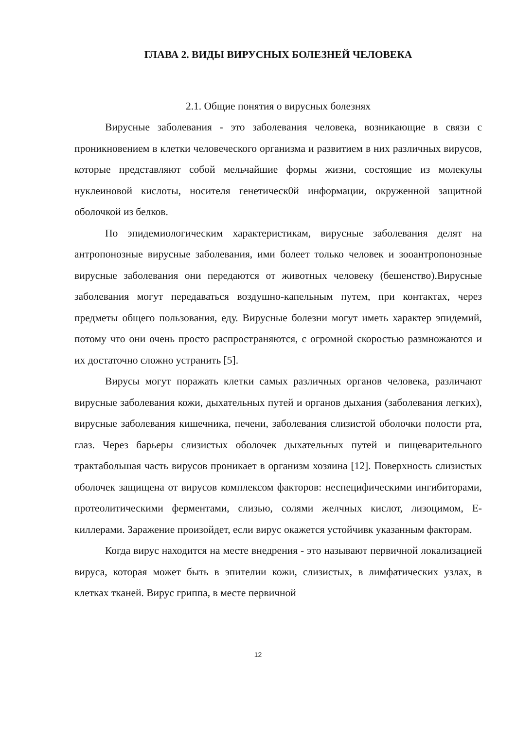ГЛАВА 2. ВИДЫ ВИРУСНЫХ БОЛЕЗНЕЙ ЧЕЛОВЕКА
2.1. Общие понятия о вирусных болезнях
Вирусные заболевания - это заболевания человека, возникающие в связи с проникновением в клетки человеческого организма и развитием в них различных вирусов, которые представляют собой мельчайшие формы жизни, состоящие из молекулы нуклеиновой кислоты, носителя генетическ0й информации, окруженной защитной оболочкой из белков.
По эпидемиологическим характеристикам, вирусные заболевания делят на антропонозные вирусные заболевания, ими болеет только человек и зооантропонозные вирусные заболевания они передаются от животных человеку (бешенство).Вирусные заболевания могут передаваться воздушно-капельным путем, при контактах, через предметы общего пользования, еду. Вирусные болезни могут иметь характер эпидемий, потому что они очень просто распространяются, с огромной скоростью размножаются и их достаточно сложно устранить [5].
Вирусы могут поражать клетки самых различных органов человека, различают вирусные заболевания кожи, дыхательных путей и органов дыхания (заболевания легких), вирусные заболевания кишечника, печени, заболевания слизистой оболочки полости рта, глаз. Через барьеры слизистых оболочек дыхательных путей и пищеварительного трактабольшая часть вирусов проникает в организм хозяина [12]. Поверхность слизистых оболочек защищена от вирусов комплексом факторов: неспецифическими ингибиторами, протеолитическими ферментами, слизью, солями желчных кислот, лизоцимом, Е-киллерами. Заражение произойдет, если вирус окажется устойчивк указанным факторам.
Когда вирус находится на месте внедрения - это называют первичной локализацией вируса, которая может быть в эпителии кожи, слизистых, в лимфатических узлах, в клетках тканей. Вирус гриппа, в месте первичной
12